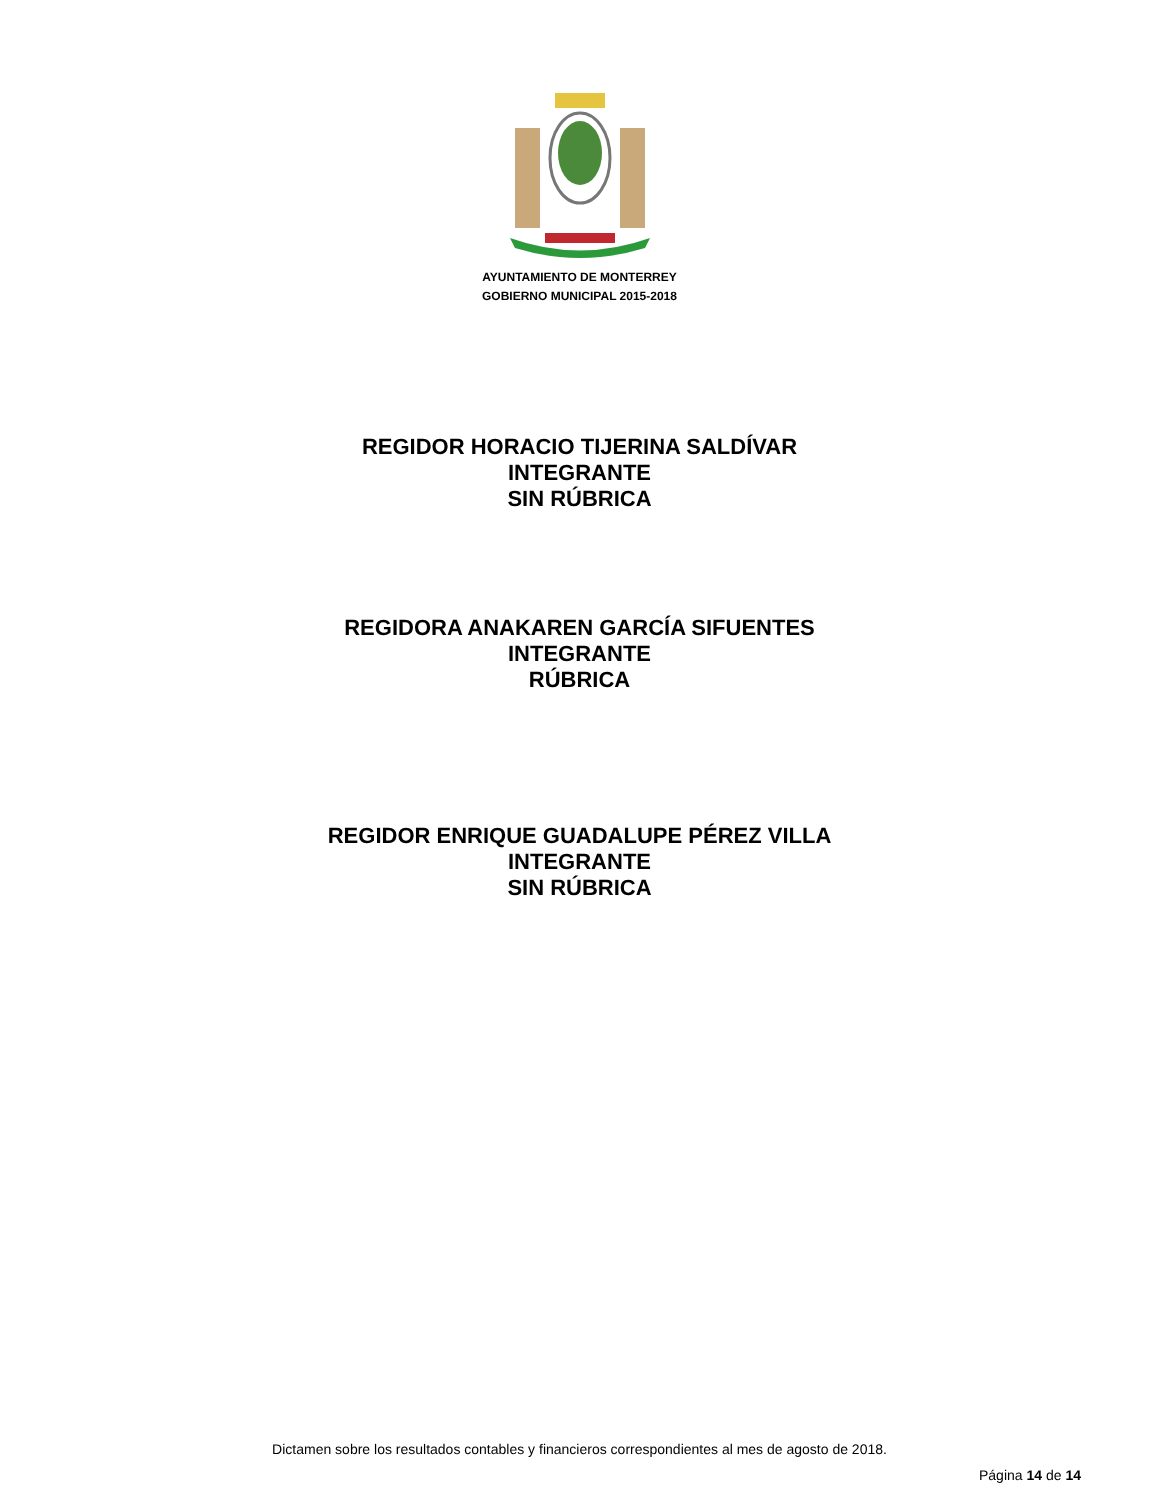AYUNTAMIENTO DE MONTERREY
GOBIERNO MUNICIPAL 2015-2018
REGIDOR HORACIO TIJERINA SALDÍVAR
INTEGRANTE
SIN RÚBRICA
REGIDORA ANAKAREN GARCÍA SIFUENTES
INTEGRANTE
RÚBRICA
REGIDOR ENRIQUE GUADALUPE PÉREZ VILLA
INTEGRANTE
SIN RÚBRICA
Dictamen sobre los resultados contables y financieros correspondientes al mes de agosto de 2018.
Página 14 de 14